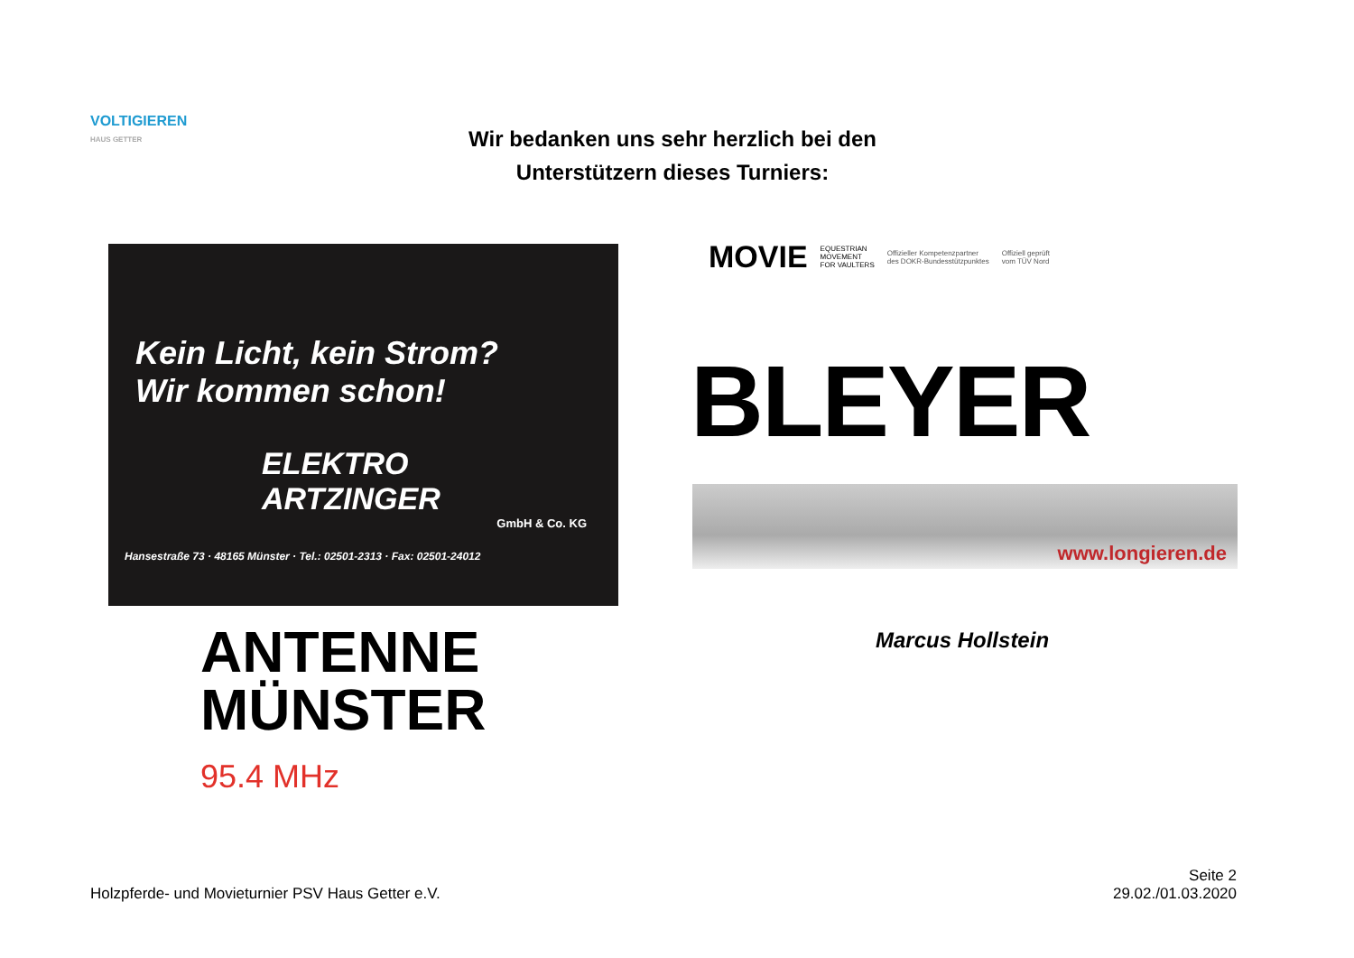VOLTIGIEREN
HAUS GETTER
Wir bedanken uns sehr herzlich bei den
Unterstützern dieses Turniers:
Kein Licht, kein Strom?
Wir kommen schon!
ELEKTRO
ARTZINGER
GmbH & Co. KG
Hansestraße 73 · 48165 Münster · Tel.: 02501-2313 · Fax: 02501-24012
MOVIE EQUESTRIAN
MOVEMENT
FOR VAULTERS Offizieller Kompetenzpartner
des DOKR-Bundesstützpunktes Offiziell geprüft
vom TÜV Nord
BLEYER
www.longieren.de
ANTENNE
MÜNSTER
95.4 MHz
Marcus Hollstein
Holzpferde- und Movieturnier PSV Haus Getter e.V.
Seite 2
29.02./01.03.2020